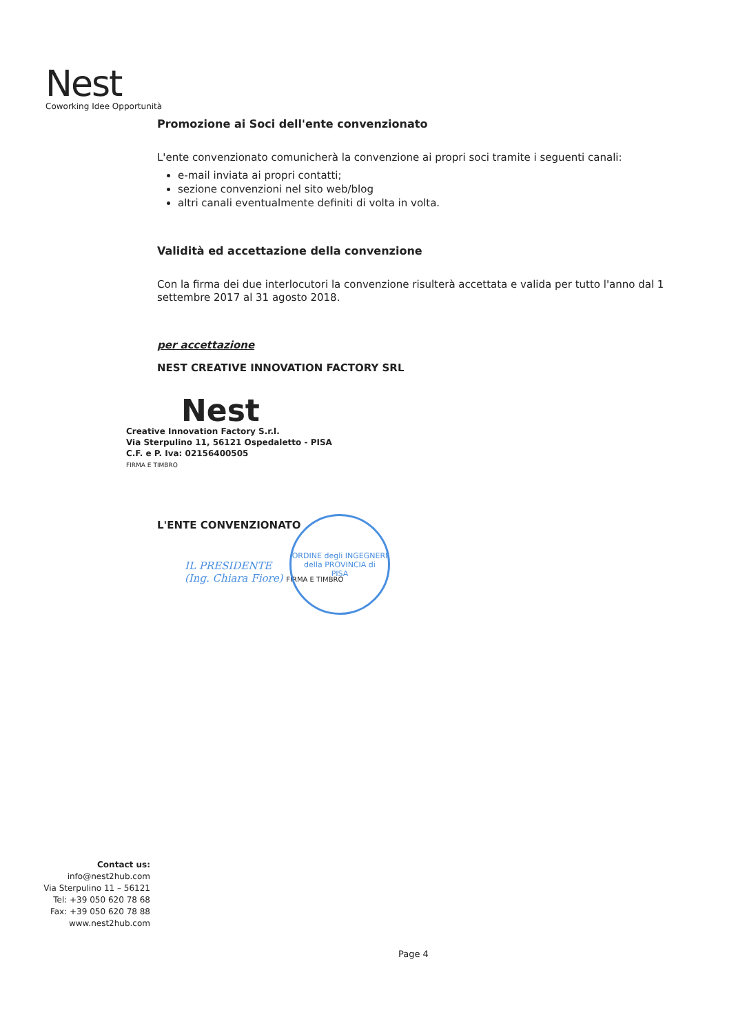Nest
Coworking Idee Opportunità
Promozione ai Soci dell'ente convenzionato
L'ente convenzionato comunicherà la convenzione ai propri soci tramite i seguenti canali:
e-mail inviata ai propri contatti;
sezione convenzioni nel sito web/blog
altri canali eventualmente definiti di volta in volta.
Validità ed accettazione della convenzione
Con la firma dei due interlocutori la convenzione risulterà accettata e valida per tutto l'anno dal 1 settembre 2017 al 31 agosto 2018.
per accettazione
NEST CREATIVE INNOVATION FACTORY SRL
Nest
Creative Innovation Factory S.r.l.
Via Sterpulino 11, 56121 Ospedaletto - PISA
C.F. e P. Iva: 02156400505
FIRMA E TIMBRO
L'ENTE CONVENZIONATO
IL PRESIDENTE
(Ing. Chiara Fiore) FIRMA E TIMBRO
ORDINE degli INGEGNERI
della PROVINCIA di
PISA
Contact us:
info@nest2hub.com
Via Sterpulino 11 – 56121
Tel: +39 050 620 78 68
Fax: +39 050 620 78 88
www.nest2hub.com
Page 4